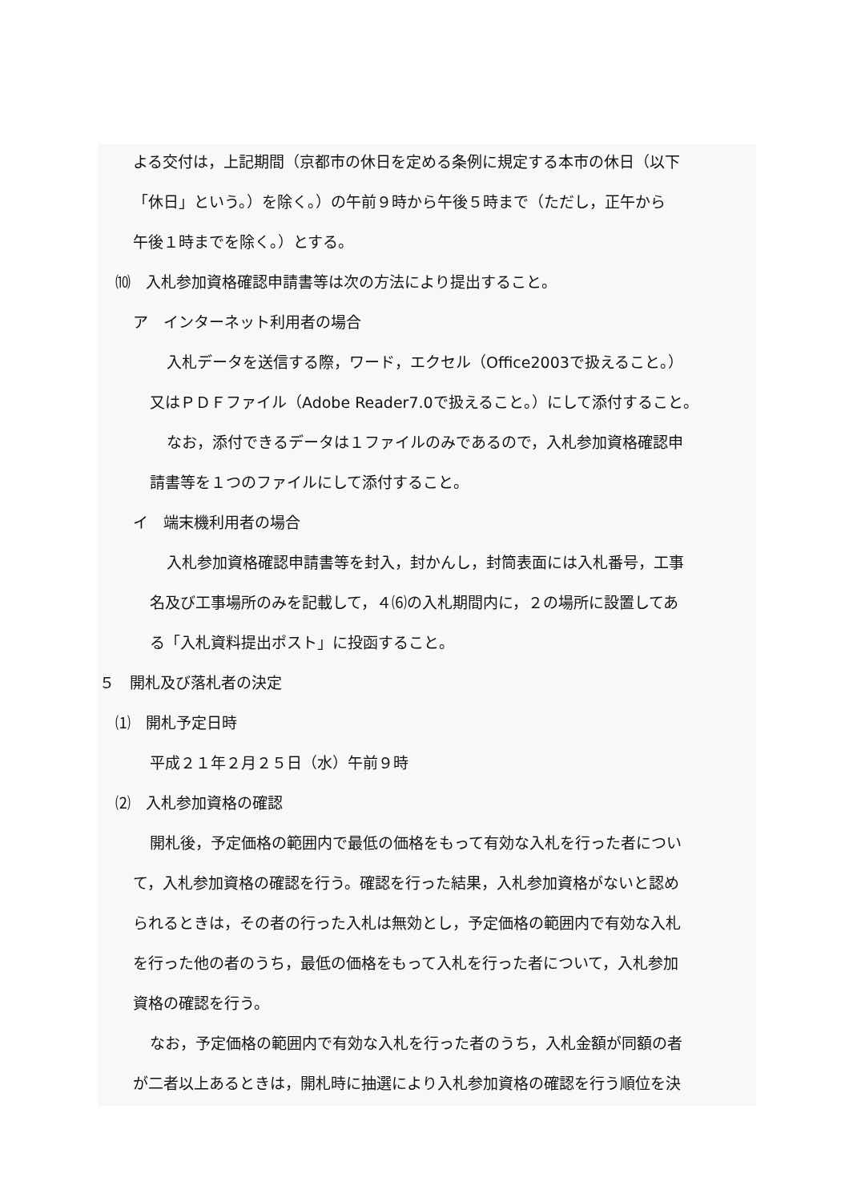よる交付は，上記期間（京都市の休日を定める条例に規定する本市の休日（以下
「休日」という。）を除く。）の午前９時から午後５時まで（ただし，正午から
午後１時までを除く。）とする。
⑽　入札参加資格確認申請書等は次の方法により提出すること。
ア　インターネット利用者の場合
入札データを送信する際，ワード，エクセル（Office2003で扱えること。）
又はＰＤＦファイル（Adobe Reader7.0で扱えること。）にして添付すること。
なお，添付できるデータは１ファイルのみであるので，入札参加資格確認申
請書等を１つのファイルにして添付すること。
イ　端末機利用者の場合
入札参加資格確認申請書等を封入，封かんし，封筒表面には入札番号，工事
名及び工事場所のみを記載して，４⑹の入札期間内に，２の場所に設置してあ
る「入札資料提出ポスト」に投函すること。
５　開札及び落札者の決定
⑴　開札予定日時
平成２１年２月２５日（水）午前９時
⑵　入札参加資格の確認
開札後，予定価格の範囲内で最低の価格をもって有効な入札を行った者につい
て，入札参加資格の確認を行う。確認を行った結果，入札参加資格がないと認め
られるときは，その者の行った入札は無効とし，予定価格の範囲内で有効な入札
を行った他の者のうち，最低の価格をもって入札を行った者について，入札参加
資格の確認を行う。
なお，予定価格の範囲内で有効な入札を行った者のうち，入札金額が同額の者
が二者以上あるときは，開札時に抽選により入札参加資格の確認を行う順位を決